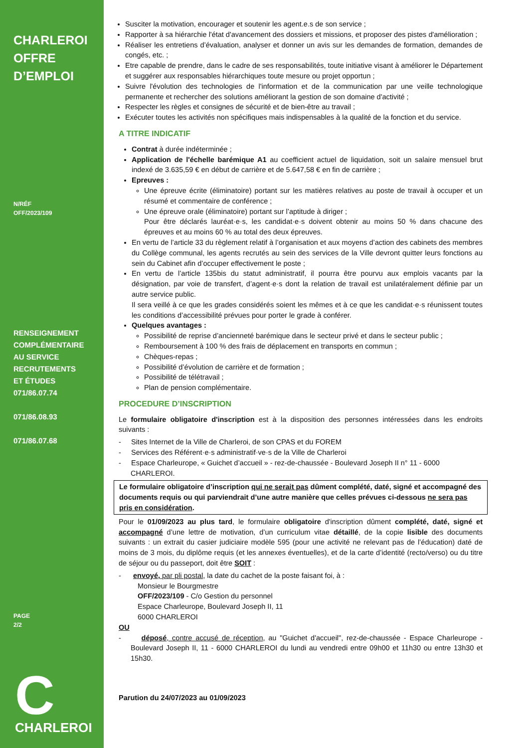CHARLEROI
OFFRE
D’EMPLOI
N/RÉF
OFF/2023/109
RENSEIGNEMENT
COMPLÉMENTAIRE
AU SERVICE
RECRUTEMENTS
ET ÉTUDES
071/86.07.74
071/86.08.93
071/86.07.68
PAGE
2/2
C
CHARLEROI
Susciter la motivation, encourager et soutenir les agent.e.s de son service ;
Rapporter à sa hiérarchie l'état d'avancement des dossiers et missions, et proposer des pistes d'amélioration ;
Réaliser les entretiens d’évaluation, analyser et donner un avis sur les demandes de formation, demandes de congés, etc. ;
Etre capable de prendre, dans le cadre de ses responsabilités, toute initiative visant à améliorer le Département et suggérer aux responsables hiérarchiques toute mesure ou projet opportun ;
Suivre l'évolution des technologies de l'information et de la communication par une veille technologique permanente et rechercher des solutions améliorant la gestion de son domaine d'activité ;
Respecter les règles et consignes de sécurité et de bien-être au travail ;
Exécuter toutes les activités non spécifiques mais indispensables à la qualité de la fonction et du service.
A TITRE INDICATIF
Contrat à durée indéterminée ;
Application de l'échelle barémique A1 au coefficient actuel de liquidation, soit un salaire mensuel brut indexé de 3.635,59 € en début de carrière et de 5.647,58 € en fin de carrière ;
Epreuves :
Une épreuve écrite (éliminatoire) portant sur les matières relatives au poste de travail à occuper et un résumé et commentaire de conférence ;
Une épreuve orale (éliminatoire) portant sur l’aptitude à diriger ;
Pour être déclarés lauréat·e·s, les candidat·e·s doivent obtenir au moins 50 % dans chacune des épreuves et au moins 60 % au total des deux épreuves.
En vertu de l’article 33 du règlement relatif à l’organisation et aux moyens d’action des cabinets des membres du Collège communal, les agents recrutés au sein des services de la Ville devront quitter leurs fonctions au sein du Cabinet afin d’occuper effectivement le poste ;
En vertu de l’article 135bis du statut administratif, il pourra être pourvu aux emplois vacants par la désignation, par voie de transfert, d’agent·e·s dont la relation de travail est unilatéralement définie par un autre service public.
Il sera veillé à ce que les grades considérés soient les mêmes et à ce que les candidat·e·s réunissent toutes les conditions d’accessibilité prévues pour porter le grade à conférer.
Quelques avantages :
Possibilité de reprise d’ancienneté barémique dans le secteur privé et dans le secteur public ;
Remboursement à 100 % des frais de déplacement en transports en commun ;
Chèques-repas ;
Possibilité d’évolution de carrière et de formation ;
Possibilité de télétravail ;
Plan de pension complémentaire.
PROCEDURE D’INSCRIPTION
Le formulaire obligatoire d'inscription est à la disposition des personnes intéressées dans les endroits suivants :
- Sites Internet de la Ville de Charleroi, de son CPAS et du FOREM
- Services des Référent·e·s administratif·ve·s de la Ville de Charleroi
- Espace Charleurope, « Guichet d’accueil » - rez-de-chaussée - Boulevard Joseph II n° 11 - 6000 CHARLEROI.
Le formulaire obligatoire d’inscription qui ne serait pas dûment complété, daté, signé et accompagné des documents requis ou qui parviendrait d’une autre manière que celles prévues ci-dessous ne sera pas pris en considération.
Pour le 01/09/2023 au plus tard, le formulaire obligatoire d'inscription dûment complété, daté, signé et accompagné d’une lettre de motivation, d’un curriculum vitae détaillé, de la copie lisible des documents suivants : un extrait du casier judiciaire modèle 595 (pour une activité ne relevant pas de l’éducation) daté de moins de 3 mois, du diplôme requis (et les annexes éventuelles), et de la carte d’identité (recto/verso) ou du titre de séjour ou du passeport, doit être SOIT :
- envoyé, par pli postal, la date du cachet de la poste faisant foi, à :
Monsieur le Bourgmestre
OFF/2023/109 - C/o Gestion du personnel
Espace Charleurope, Boulevard Joseph II, 11
6000 CHARLEROI
OU
- déposé, contre accusé de réception, au "Guichet d'accueil", rez-de-chaussée - Espace Charleurope - Boulevard Joseph II, 11 - 6000 CHARLEROI du lundi au vendredi entre 09h00 et 11h30 ou entre 13h30 et 15h30.
Parution du 24/07/2023 au 01/09/2023